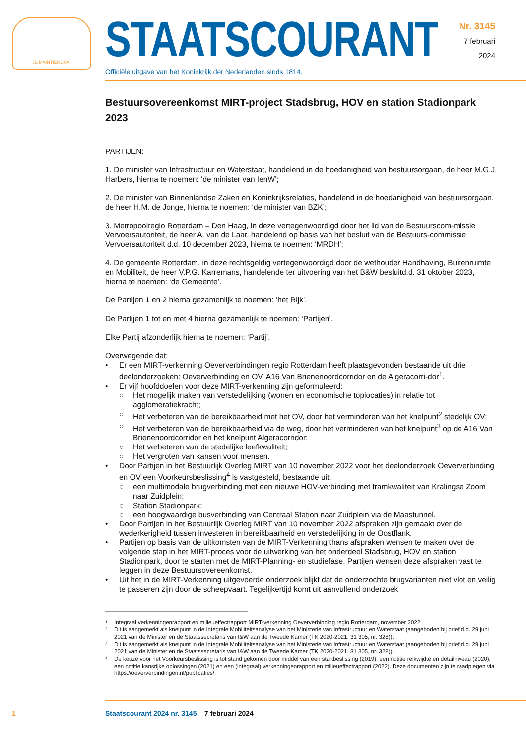JE MAINTIENDRAI
STAATSCOURANT
Officiële uitgave van het Koninkrijk der Nederlanden sinds 1814.
Nr. 3145
7 februari
2024
Bestuursovereenkomst MIRT-project Stadsbrug, HOV en station Stadionpark 2023
PARTIJEN:
1. De minister van Infrastructuur en Waterstaat, handelend in de hoedanigheid van bestuursorgaan, de heer M.G.J. Harbers, hierna te noemen: ‘de minister van IenW’;
2. De minister van Binnenlandse Zaken en Koninkrijksrelaties, handelend in de hoedanigheid van bestuursorgaan, de heer H.M. de Jonge, hierna te noemen: ‘de minister van BZK’;
3. Metropoolregio Rotterdam – Den Haag, in deze vertegenwoordigd door het lid van de Bestuurscom-missie Vervoersautoriteit, de heer A. van de Laar, handelend op basis van het besluit van de Bestuurs-commissie Vervoersautoriteit d.d. 10 december 2023, hierna te noemen: ‘MRDH’;
4. De gemeente Rotterdam, in deze rechtsgeldig vertegenwoordigd door de wethouder Handhaving, Buitenruimte en Mobiliteit, de heer V.P.G. Karremans, handelende ter uitvoering van het B&W besluitd.d. 31 oktober 2023, hierna te noemen: ‘de Gemeente’.
De Partijen 1 en 2 hierna gezamenlijk te noemen: ‘het Rijk’.
De Partijen 1 tot en met 4 hierna gezamenlijk te noemen: ‘Partijen’.
Elke Partij afzonderlijk hierna te noemen: ‘Partij’.
Overwegende dat:
• Er een MIRT-verkenning Oeververbindingen regio Rotterdam heeft plaatsgevonden bestaande uit drie deelonderzoeken: Oeververbinding en OV, A16 Van Brienenoordcorridor en de Algeracorri-dor<sup>1</sup>.
• Er vijf hoofddoelen voor deze MIRT-verkenning zijn geformuleerd:
○ Het mogelijk maken van verstedelijking (wonen en economische toplocaties) in relatie tot agglomeratiekracht;
○ Het verbeteren van de bereikbaarheid met het OV, door het verminderen van het knelpunt<sup>2</sup> stedelijk OV;
○ Het verbeteren van de bereikbaarheid via de weg, door het verminderen van het knelpunt<sup>3</sup> op de A16 Van Brienenoordcorridor en het knelpunt Algeracorridor;
○ Het verbeteren van de stedelijke leefkwaliteit;
○ Het vergroten van kansen voor mensen.
• Door Partijen in het Bestuurlijk Overleg MIRT van 10 november 2022 voor het deelonderzoek Oeververbinding en OV een Voorkeursbeslissing<sup>4</sup> is vastgesteld, bestaande uit:
○ een multimodale brugverbinding met een nieuwe HOV-verbinding met tramkwaliteit van Kralingse Zoom naar Zuidplein;
○ Station Stadionpark;
○ een hoogwaardige busverbinding van Centraal Station naar Zuidplein via de Maastunnel.
• Door Partijen in het Bestuurlijk Overleg MIRT van 10 november 2022 afspraken zijn gemaakt over de wederkerigheid tussen investeren in bereikbaarheid en verstedelijking in de Oostflank.
• Partijen op basis van de uitkomsten van de MIRT-Verkenning thans afspraken wensen te maken over de volgende stap in het MIRT-proces voor de uitwerking van het onderdeel Stadsbrug, HOV en station Stadionpark, door te starten met de MIRT-Planning- en studiefase. Partijen wensen deze afspraken vast te leggen in deze Bestuursovereenkomst.
• Uit het in de MIRT-Verkenning uitgevoerde onderzoek blijkt dat de onderzochte brugvarianten niet vlot en veilig te passeren zijn door de scheepvaart. Tegelijkertijd komt uit aanvullend onderzoek
1 Integraal verkenningenrapport en milieueffectrapport MIRT-verkenning Oeververbinding regio Rotterdam, november 2022.
2 Dit is aangemerkt als knelpunt in de Integrale Mobiliteitsanalyse van het Ministerie van Infrastructuur en Waterstaat (aangeboden bij brief d.d. 29 juni 2021 van de Minister en de Staatssecretaris van I&W aan de Tweede Kamer (TK 2020-2021, 31 305, nr. 328)).
3 Dit is aangemerkt als knelpunt in de Integrale Mobiliteitsanalyse van het Ministerie van Infrastructuur en Waterstaat (aangeboden bij brief d.d. 29 juni 2021 van de Minister en de Staatssecretaris van I&W aan de Tweede Kamer (TK 2020-2021, 31 305, nr. 328)).
4 De keuze voor het Voorkeursbeslissing is tot stand gekomen door middel van een startbeslissing (2019), een notitie reikwijdte en detailniveau (2020), een notitie kansrijke oplossingen (2021) en een (integraal) verkenningenrapport en milieueffectrapport (2022). Deze documenten zijn te raadplegen via https://oeververbindingen.nl/publicaties/.
1 Staatscourant 2024 nr. 3145 7 februari 2024